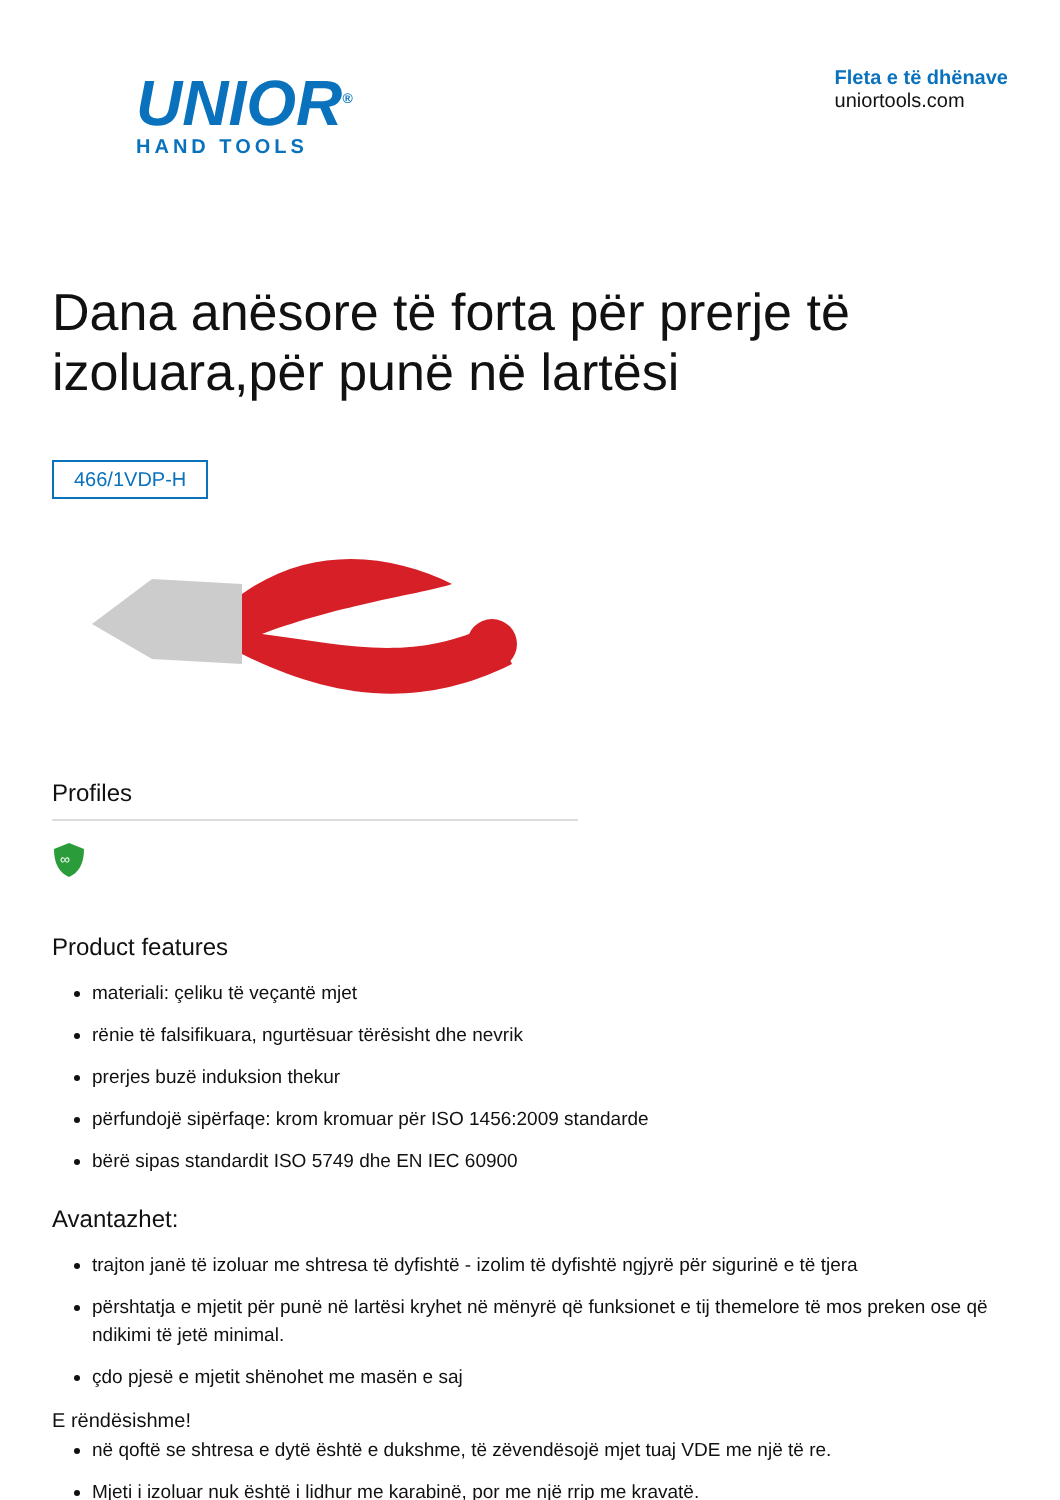UNIOR<sup>®</sup>
HAND TOOLS
Fleta e të dhënave
uniortools.com
Dana anësore të forta për prerje të izoluara,për punë në lartësi
466/1VDP-H
Profiles
∞
Product features
materiali: çeliku të veçantë mjet
rënie të falsifikuara, ngurtësuar tërësisht dhe nevrik
prerjes buzë induksion thekur
përfundojë sipërfaqe: krom kromuar për ISO 1456:2009 standarde
bërë sipas standardit ISO 5749 dhe EN IEC 60900
Avantazhet:
trajton janë të izoluar me shtresa të dyfishtë - izolim të dyfishtë ngjyrë për sigurinë e të tjera
përshtatja e mjetit për punë në lartësi kryhet në mënyrë që funksionet e tij themelore të mos preken ose që ndikimi të jetë minimal.
çdo pjesë e mjetit shënohet me masën e saj
E rëndësishme!
në qoftë se shtresa e dytë është e dukshme, të zëvendësojë mjet tuaj VDE me një të re.
Mjeti i izoluar nuk është i lidhur me karabinë, por me një rrip me kravatë.